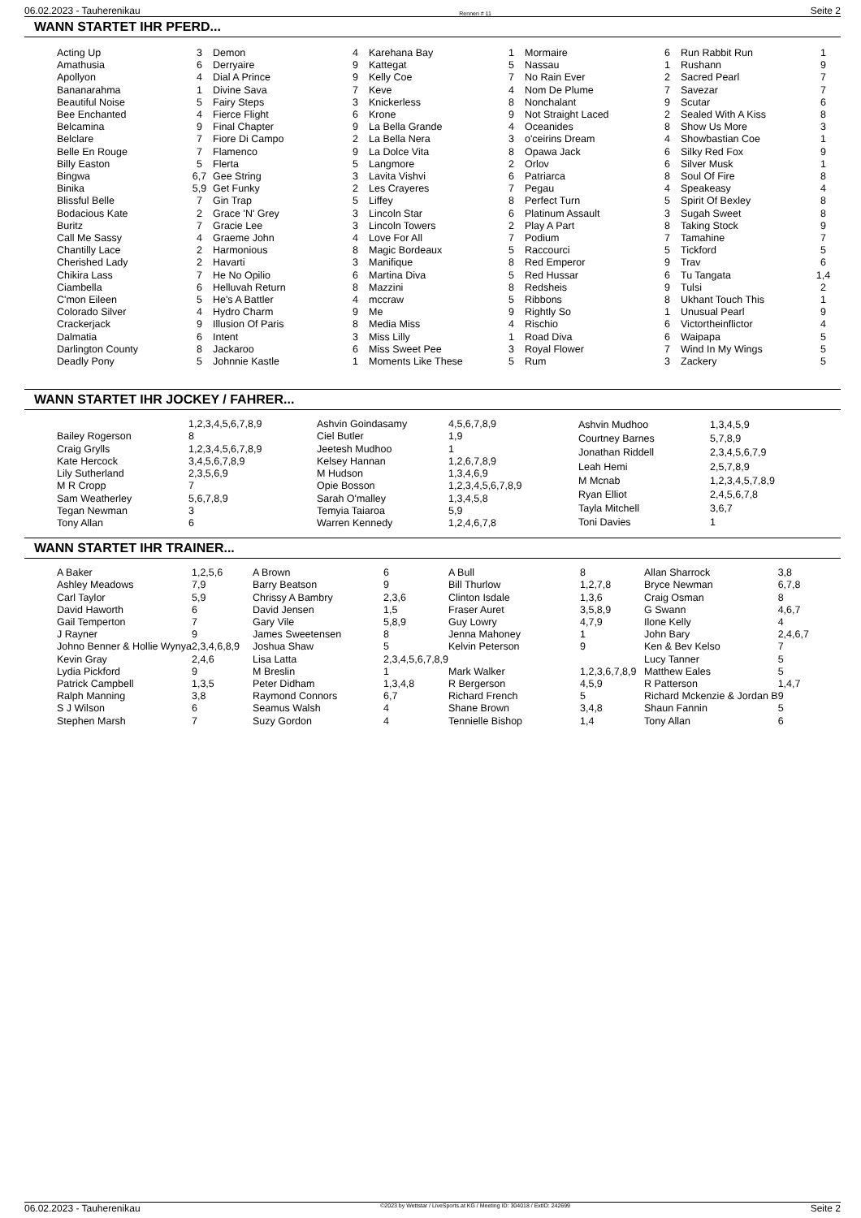06.02.2023 - Tauherenikau Rennen # 11 Seite 2
WANN STARTET IHR PFERD...
| Acting Up | 3 |
| Amathusia | 6 |
| Apollyon | 4 |
| Bananarahma | 1 |
| Beautiful Noise | 5 |
| Bee Enchanted | 4 |
| Belcamina | 9 |
| Belclare | 7 |
| Belle En Rouge | 7 |
| Billy Easton | 5 |
| Bingwa | 6,7 |
| Binika | 5,9 |
| Blissful Belle | 7 |
| Bodacious Kate | 2 |
| Buritz | 7 |
| Call Me Sassy | 4 |
| Chantilly Lace | 2 |
| Cherished Lady | 2 |
| Chikira Lass | 7 |
| Ciambella | 6 |
| C'mon Eileen | 5 |
| Colorado Silver | 4 |
| Crackerjack | 9 |
| Dalmatia | 6 |
| Darlington County | 8 |
| Deadly Pony | 5 |
| Demon | 4 |
| Derryaire | 9 |
| Dial A Prince | 9 |
| Divine Sava | 7 |
| Fairy Steps | 3 |
| Fierce Flight | 6 |
| Final Chapter | 9 |
| Fiore Di Campo | 2 |
| Flamenco | 9 |
| Flerta | 5 |
| Gee String | 3 |
| Get Funky | 2 |
| Gin Trap | 5 |
| Grace 'N' Grey | 3 |
| Gracie Lee | 3 |
| Graeme John | 4 |
| Harmonious | 8 |
| Havarti | 3 |
| He No Opilio | 6 |
| Helluvah Return | 8 |
| He's A Battler | 4 |
| Hydro Charm | 9 |
| Illusion Of Paris | 8 |
| Intent | 3 |
| Jackaroo | 6 |
| Johnnie Kastle | 1 |
| Karehana Bay | 1 |
| Kattegat | 5 |
| Kelly Coe | 7 |
| Keve | 4 |
| Knickerless | 8 |
| Krone | 9 |
| La Bella Grande | 4 |
| La Bella Nera | 3 |
| La Dolce Vita | 8 |
| Langmore | 2 |
| Lavita Vishvi | 6 |
| Les Crayeres | 7 |
| Liffey | 8 |
| Lincoln Star | 6 |
| Lincoln Towers | 2 |
| Love For All | 7 |
| Magic Bordeaux | 5 |
| Manifique | 8 |
| Martina Diva | 5 |
| Mazzini | 8 |
| mccraw | 5 |
| Me | 9 |
| Media Miss | 4 |
| Miss Lilly | 1 |
| Miss Sweet Pee | 3 |
| Moments Like These | 5 |
| Mormaire | 6 |
| Nassau | 1 |
| No Rain Ever | 2 |
| Nom De Plume | 7 |
| Nonchalant | 9 |
| Not Straight Laced | 2 |
| Oceanides | 8 |
| o'ceirins Dream | 4 |
| Opawa Jack | 6 |
| Orlov | 6 |
| Patriarca | 8 |
| Pegau | 4 |
| Perfect Turn | 5 |
| Platinum Assault | 3 |
| Play A Part | 8 |
| Podium | 7 |
| Raccourci | 5 |
| Red Emperor | 9 |
| Red Hussar | 6 |
| Redsheis | 9 |
| Ribbons | 8 |
| Rightly So | 1 |
| Rischio | 6 |
| Road Diva | 6 |
| Royal Flower | 7 |
| Rum | 3 |
| Run Rabbit Run | 1 |
| Rushann | 9 |
| Sacred Pearl | 7 |
| Savezar | 7 |
| Scutar | 6 |
| Sealed With A Kiss | 8 |
| Show Us More | 3 |
| Showbastian Coe | 1 |
| Silky Red Fox | 9 |
| Silver Musk | 1 |
| Soul Of Fire | 8 |
| Speakeasy | 4 |
| Spirit Of Bexley | 8 |
| Sugah Sweet | 8 |
| Taking Stock | 9 |
| Tamahine | 7 |
| Tickford | 5 |
| Trav | 6 |
| Tu Tangata | 1,4 |
| Tulsi | 2 |
| Ukhant Touch This | 1 |
| Unusual Pearl | 9 |
| Victortheinflictor | 4 |
| Waipapa | 5 |
| Wind In My Wings | 5 |
| Zackery | 5 |
WANN STARTET IHR JOCKEY / FAHRER...
| | 1,2,3,4,5,6,7,8,9 |
| Bailey Rogerson | 8 |
| Craig Grylls | 1,2,3,4,5,6,7,8,9 |
| Kate Hercock | 3,4,5,6,7,8,9 |
| Lily Sutherland | 2,3,5,6,9 |
| M R Cropp | 7 |
| Sam Weatherley | 5,6,7,8,9 |
| Tegan Newman | 3 |
| Tony Allan | 6 |
| Ashvin Goindasamy | 4,5,6,7,8,9 |
| Ciel Butler | 1,9 |
| Jeetesh Mudhoo | 1 |
| Kelsey Hannan | 1,2,6,7,8,9 |
| M Hudson | 1,3,4,6,9 |
| Opie Bosson | 1,2,3,4,5,6,7,8,9 |
| Sarah O'malley | 1,3,4,5,8 |
| Temyia Taiaroa | 5,9 |
| Warren Kennedy | 1,2,4,6,7,8 |
| Ashvin Mudhoo | 1,3,4,5,9 |
| Courtney Barnes | 5,7,8,9 |
| Jonathan Riddell | 2,3,4,5,6,7,9 |
| Leah Hemi | 2,5,7,8,9 |
| M Mcnab | 1,2,3,4,5,7,8,9 |
| Ryan Elliot | 2,4,5,6,7,8 |
| Tayla Mitchell | 3,6,7 |
| Toni Davies | 1 |
WANN STARTET IHR TRAINER...
| A Baker | 1,2,5,6 |
| Ashley Meadows | 7,9 |
| Carl Taylor | 5,9 |
| David Haworth | 6 |
| Gail Temperton | 7 |
| J Rayner | 9 |
| Johno Benner & Hollie Wynya | 2,3,4,6,8,9 |
| Kevin Gray | 2,4,6 |
| Lydia Pickford | 9 |
| Patrick Campbell | 1,3,5 |
| Ralph Manning | 3,8 |
| S J Wilson | 6 |
| Stephen Marsh | 7 |
| A Brown | 6 |
| Barry Beatson | 9 |
| Chrissy A Bambry | 2,3,6 |
| David Jensen | 1,5 |
| Gary Vile | 5,8,9 |
| James Sweetensen | 8 |
| Joshua Shaw | 5 |
| Lisa Latta | 2,3,4,5,6,7,8,9 |
| M Breslin | 1 |
| Peter Didham | 1,3,4,8 |
| Raymond Connors | 6,7 |
| Seamus Walsh | 4 |
| Suzy Gordon | 4 |
| A Bull | 8 |
| Bill Thurlow | 1,2,7,8 |
| Clinton Isdale | 1,3,6 |
| Fraser Auret | 3,5,8,9 |
| Guy Lowry | 4,7,9 |
| Jenna Mahoney | 1 |
| Kelvin Peterson | 9 |
| Mark Walker | 1,2,3,6,7,8,9 |
| R Bergerson | 4,5,9 |
| Richard French | 5 |
| Shane Brown | 3,4,8 |
| Tennielle Bishop | 1,4 |
| Allan Sharrock | 3,8 |
| Bryce Newman | 6,7,8 |
| Craig Osman | 8 |
| G Swann | 4,6,7 |
| Ilone Kelly | 4 |
| John Bary | 2,4,6,7 |
| Ken & Bev Kelso | 7 |
| Lucy Tanner | 5 |
| Matthew Eales | 5 |
| R Patterson | 1,4,7 |
| Richard Mckenzie & Jordan B | 9 |
| Shaun Fannin | 5 |
| Tony Allan | 6 |
06.02.2023 - Tauherenikau ©2023 by Wettstar / LiveSports.at KG / Meeting ID: 304018 / ExtID: 242699 Seite 2